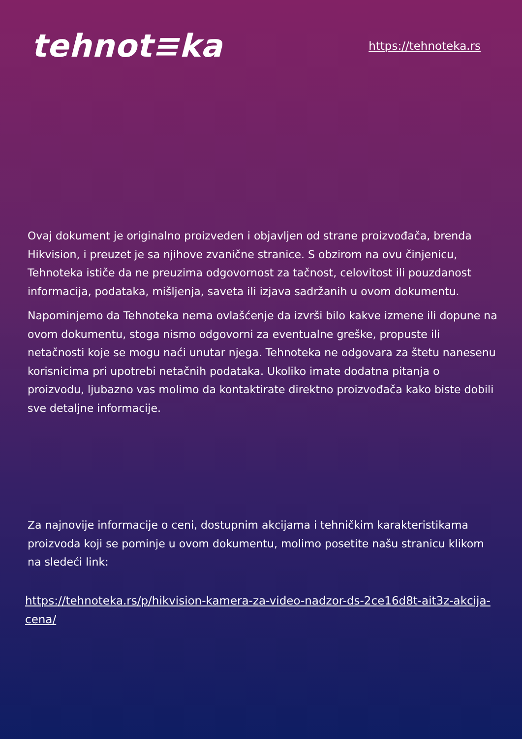tehnot≡ka
https://tehnoteka.rs
Ovaj dokument je originalno proizveden i objavljen od strane proizvođača, brenda Hikvision, i preuzet je sa njihove zvanične stranice. S obzirom na ovu činjenicu, Tehnoteka ističe da ne preuzima odgovornost za tačnost, celovitost ili pouzdanost informacija, podataka, mišljenja, saveta ili izjava sadržanih u ovom dokumentu.
Napominjemo da Tehnoteka nema ovlašćenje da izvrši bilo kakve izmene ili dopune na ovom dokumentu, stoga nismo odgovorni za eventualne greške, propuste ili netačnosti koje se mogu naći unutar njega. Tehnoteka ne odgovara za štetu nanesenu korisnicima pri upotrebi netačnih podataka. Ukoliko imate dodatna pitanja o proizvodu, ljubazno vas molimo da kontaktirate direktno proizvođača kako biste dobili sve detaljne informacije.
Za najnovije informacije o ceni, dostupnim akcijama i tehničkim karakteristikama proizvoda koji se pominje u ovom dokumentu, molimo posetite našu stranicu klikom na sledeći link:
https://tehnoteka.rs/p/hikvision-kamera-za-video-nadzor-ds-2ce16d8t-ait3z-akcija-cena/